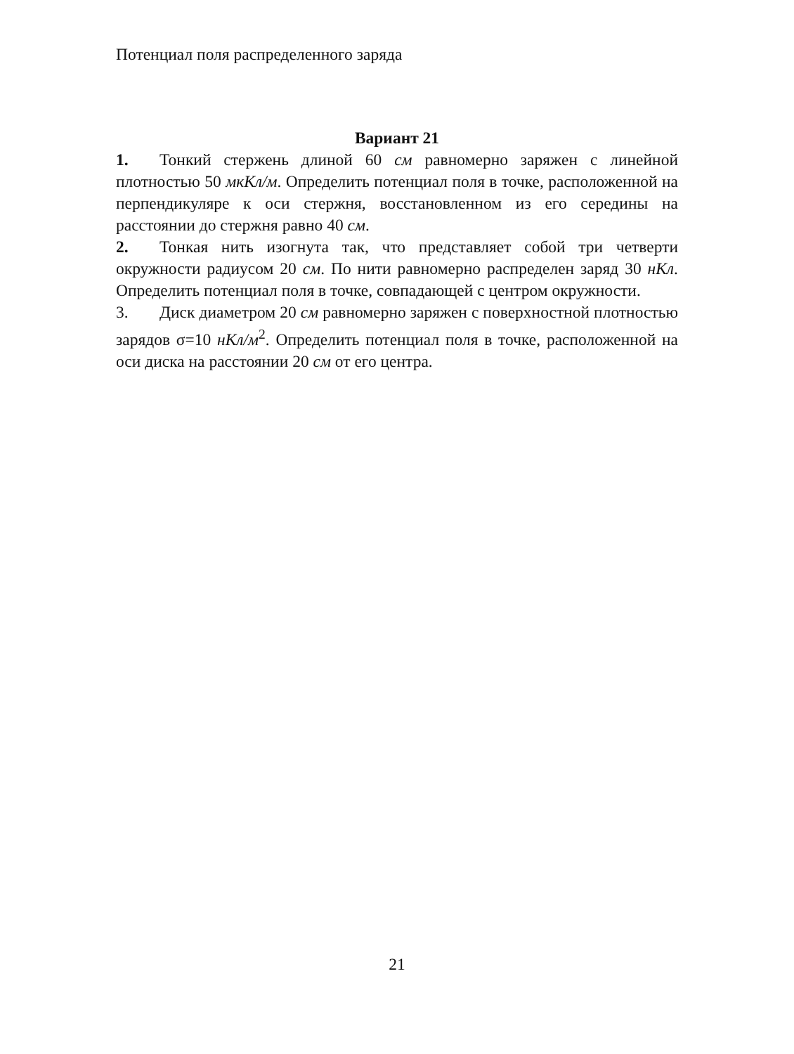Потенциал поля распределенного заряда
Вариант 21
1. Тонкий стержень длиной 60 см равномерно заряжен с линейной плотностью 50 мкКл/м. Определить потенциал поля в точке, расположенной на перпендикуляре к оси стержня, восстановленном из его середины на расстоянии до стержня равно 40 см.
2. Тонкая нить изогнута так, что представляет собой три четверти окружности радиусом 20 см. По нити равномерно распределен заряд 30 нКл. Определить потенциал поля в точке, совпадающей с центром окружности.
3. Диск диаметром 20 см равномерно заряжен с поверхностной плотностью зарядов σ=10 нКл/м<sup>2</sup>. Определить потенциал поля в точке, расположенной на оси диска на расстоянии 20 см от его центра.
21